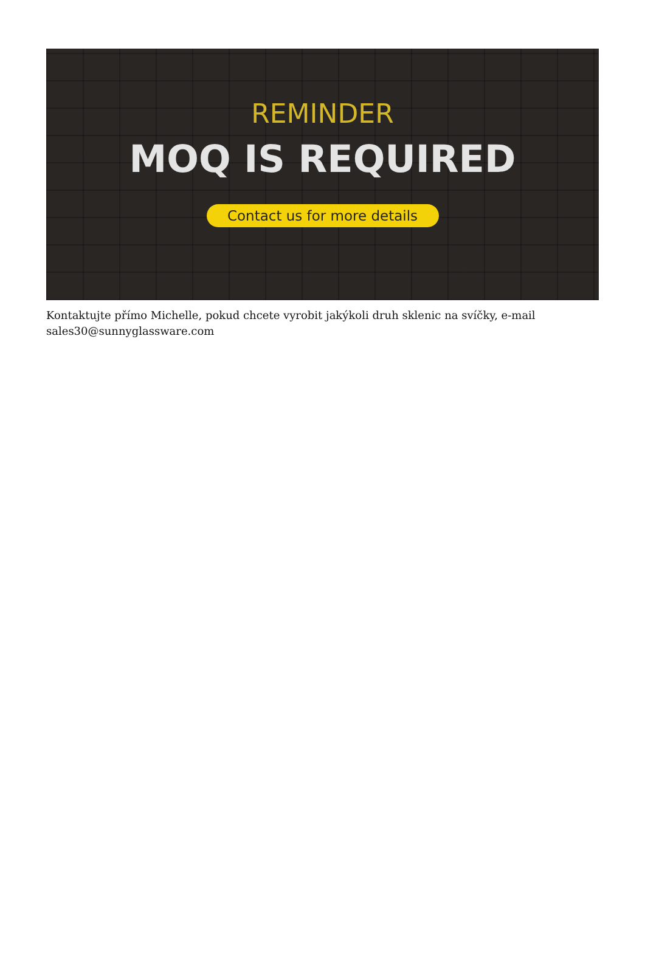REMINDER
MOQ IS REQUIRED
Contact us for more details
Kontaktujte přímo Michelle, pokud chcete vyrobit jakýkoli druh sklenic na svíčky, e-mail sales30@sunnyglassware.com